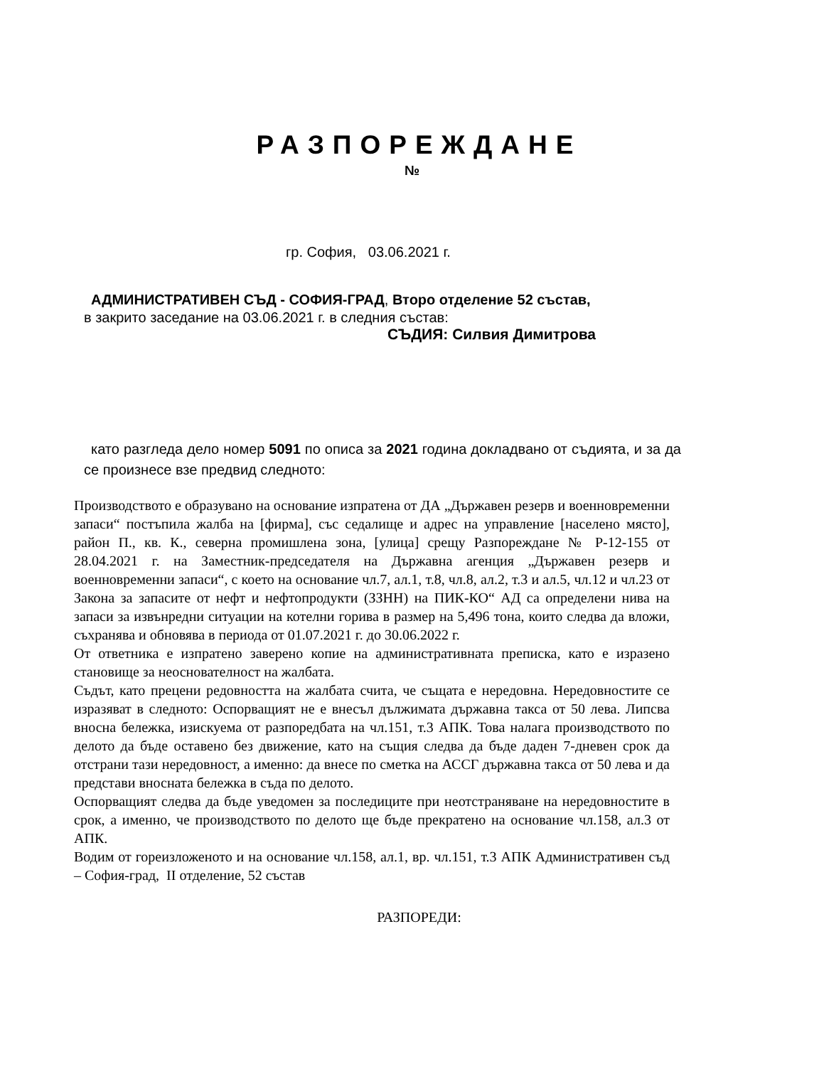РАЗПОРЕЖДАНЕ
№
гр. София, 03.06.2021 г.
АДМИНИСТРАТИВЕН СЪД - СОФИЯ-ГРАД, Второ отделение 52 състав,
в закрито заседание на 03.06.2021 г. в следния състав:
СЪДИЯ: Силвия Димитрова
като разгледа дело номер 5091 по описа за 2021 година докладвано от съдията, и за да се произнесе взе предвид следното:
Производството е образувано на основание изпратена от ДА „Държавен резерв и военновременни запаси“ постъпила жалба на [фирма], със седалище и адрес на управление [населено място], район П., кв. К., северна промишлена зона, [улица] срещу Разпореждане № Р-12-155 от 28.04.2021 г. на Заместник-председателя на Държавна агенция „Държавен резерв и военновременни запаси“, с което на основание чл.7, ал.1, т.8, чл.8, ал.2, т.3 и ал.5, чл.12 и чл.23 от Закона за запасите от нефт и нефтопродукти (ЗЗНН) на ПИК-КО“ АД са определени нива на запаси за извънредни ситуации на котелни горива в размер на 5,496 тона, които следва да вложи, съхранява и обновява в периода от 01.07.2021 г. до 30.06.2022 г.
От ответника е изпратено заверено копие на административната преписка, като е изразено становище за неоснователност на жалбата.
Съдът, като прецени редовността на жалбата счита, че същата е нередовна. Нередовностите се изразяват в следното: Оспорващият не е внесъл дължимата държавна такса от 50 лева. Липсва вносна бележка, изискуема от разпоредбата на чл.151, т.3 АПК. Това налага производството по делото да бъде оставено без движение, като на същия следва да бъде даден 7-дневен срок да отстрани тази нередовност, а именно: да внесе по сметка на АССГ държавна такса от 50 лева и да представи вносната бележка в съда по делото.
Оспорващият следва да бъде уведомен за последиците при неотстраняване на нередовностите в срок, а именно, че производството по делото ще бъде прекратено на основание чл.158, ал.3 от АПК.
Водим от гореизложеното и на основание чл.158, ал.1, вр. чл.151, т.3 АПК Административен съд – София-град, II отделение, 52 състав
РАЗПОРЕДИ: